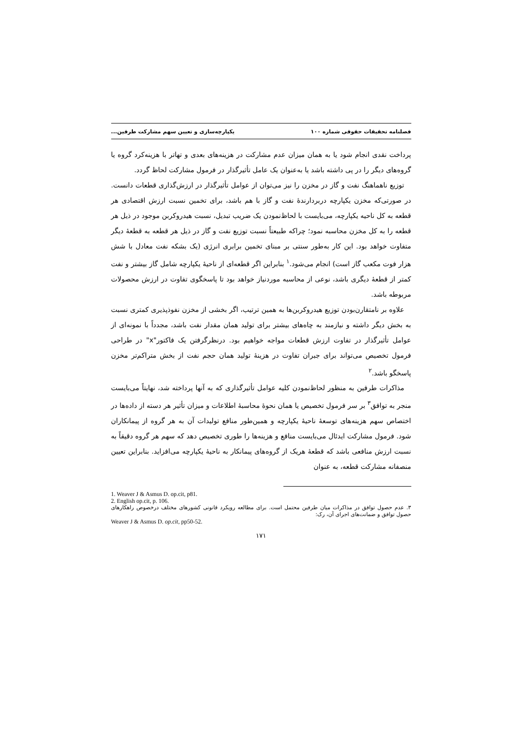فصلنامه تحقیقات حقوقی شماره ۱۰۰ یکپارچه‌سازی و تعیین سهم مشارکت طرفین...
پرداخت نقدی انجام شود یا به همان میزان عدم مشارکت در هزینه‌های بعدی و تهاتر با هزینه‌کرد گروه یا گروه‌های دیگر را در پی داشته باشد یا به‌عنوان یک عامل تأثیرگذار در فرمول مشارکت لحاظ گردد.
توزیع ناهماهنگ نفت و گاز در مخزن را نیز می‌توان از عوامل تأثیرگذار در ارزش‌گذاری قطعات دانست. در صورتی‌که مخزن یکپارچه دربردارندهٔ نفت و گاز با هم باشد، برای تخمین نسبت ارزش اقتصادی هر قطعه به کل ناحیه یکپارچه، می‌بایست با لحاظ‌نمودن یک ضریب تبدیل، نسبت هیدروکربن موجود در ذیل هر قطعه را به کل مخزن محاسبه نمود؛ چراکه طبیعتاً نسبت توزیع نفت و گاز در ذیل هر قطعه به قطعهٔ دیگر متفاوت خواهد بود. این کار به‌طور سنتی بر مبنای تخمین برابری انرژی (یک بشکه نفت معادل با شش هزار فوت مکعب گاز است) انجام می‌شود.<sup>۱</sup> بنابراین اگر قطعه‌ای از ناحیهٔ یکپارچه شامل گاز بیشتر و نفت کمتر از قطعهٔ دیگری باشد، نوعی از محاسبه موردنیاز خواهد بود تا پاسخگوی تفاوت در ارزش محصولات مربوطه باشد.
علاوه بر نامتقارن‌بودن توزیع هیدروکربن‌ها به همین ترتیب، اگر بخشی از مخزن نفوذپذیری کمتری نسبت به بخش دیگر داشته و نیازمند به چاه‌های بیشتر برای تولید همان مقدار نفت باشد، مجدداً با نمونه‌ای از عوامل تأثیرگذار در تفاوت ارزش قطعات مواجه خواهیم بود. درنظرگرفتن یک فاکتور"x" در طراحی فرمول تخصیص می‌تواند برای جبران تفاوت در هزینهٔ تولید همان حجم نفت از بخش متراکم‌تر مخزن پاسخگو باشد.<sup>۲</sup>
مذاکرات طرفین به منظور لحاظ‌نمودن کلیه عوامل تأثیرگذاری که به آنها پرداخته شد، نهایتاً می‌بایست منجر به توافق<sup>۳</sup> بر سر فرمول تخصیص یا همان نحوهٔ محاسبهٔ اطلاعات و میزان تأثیر هر دسته از داده‌ها در اختصاص سهم هزینه‌های توسعهٔ ناحیهٔ یکپارچه و همین‌طور منافع تولیدات آن به هر گروه از پیمانکاران شود. فرمول مشارکت ایدئال می‌بایست منافع و هزینه‌ها را طوری تخصیص دهد که سهم هر گروه دقیقاً به نسبت ارزش منافعی باشد که قطعهٔ هریک از گروه‌های پیمانکار به ناحیهٔ یکپارچه می‌افزاید. بنابراین تعیین منصفانه مشارکت قطعه، به عنوان
1. Weaver J & Asmus D. op.cit, p81.
2. English op.cit, p. 106.
۳. عدم حصول توافق در مذاکرات میان طرفین محتمل است. برای مطالعه رویکرد قانونی کشورهای مختلف درخصوص راهکارهای حصول توافق و ضمانت‌های اجرای آن، رک:
Weaver J & Asmus D. op.cit, pp50-52.
۱۷۱